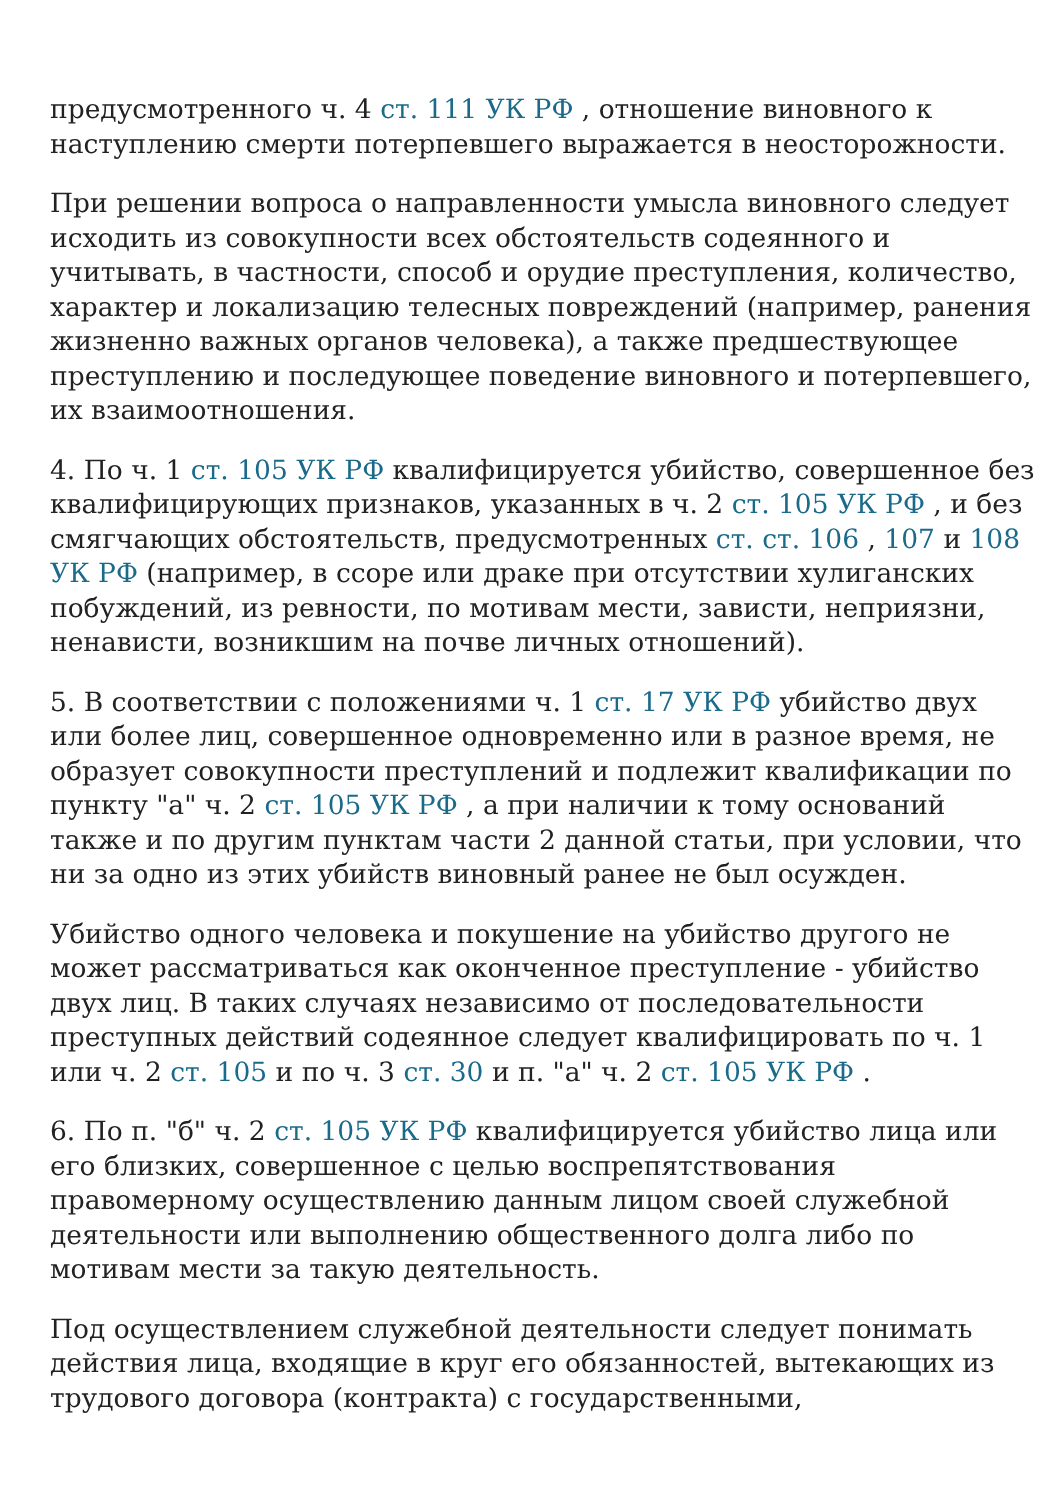предусмотренного ч. 4 ст. 111 УК РФ , отношение виновного к наступлению смерти потерпевшего выражается в неосторожности.
При решении вопроса о направленности умысла виновного следует исходить из совокупности всех обстоятельств содеянного и учитывать, в частности, способ и орудие преступления, количество, характер и локализацию телесных повреждений (например, ранения жизненно важных органов человека), а также предшествующее преступлению и последующее поведение виновного и потерпевшего, их взаимоотношения.
4. По ч. 1 ст. 105 УК РФ квалифицируется убийство, совершенное без квалифицирующих признаков, указанных в ч. 2 ст. 105 УК РФ , и без смягчающих обстоятельств, предусмотренных ст. ст. 106 , 107 и 108 УК РФ (например, в ссоре или драке при отсутствии хулиганских побуждений, из ревности, по мотивам мести, зависти, неприязни, ненависти, возникшим на почве личных отношений).
5. В соответствии с положениями ч. 1 ст. 17 УК РФ убийство двух или более лиц, совершенное одновременно или в разное время, не образует совокупности преступлений и подлежит квалификации по пункту "а" ч. 2 ст. 105 УК РФ , а при наличии к тому оснований также и по другим пунктам части 2 данной статьи, при условии, что ни за одно из этих убийств виновный ранее не был осужден.
Убийство одного человека и покушение на убийство другого не может рассматриваться как оконченное преступление - убийство двух лиц. В таких случаях независимо от последовательности преступных действий содеянное следует квалифицировать по ч. 1 или ч. 2 ст. 105 и по ч. 3 ст. 30 и п. "а" ч. 2 ст. 105 УК РФ .
6. По п. "б" ч. 2 ст. 105 УК РФ квалифицируется убийство лица или его близких, совершенное с целью воспрепятствования правомерному осуществлению данным лицом своей служебной деятельности или выполнению общественного долга либо по мотивам мести за такую деятельность.
Под осуществлением служебной деятельности следует понимать действия лица, входящие в круг его обязанностей, вытекающих из трудового договора (контракта) с государственными,